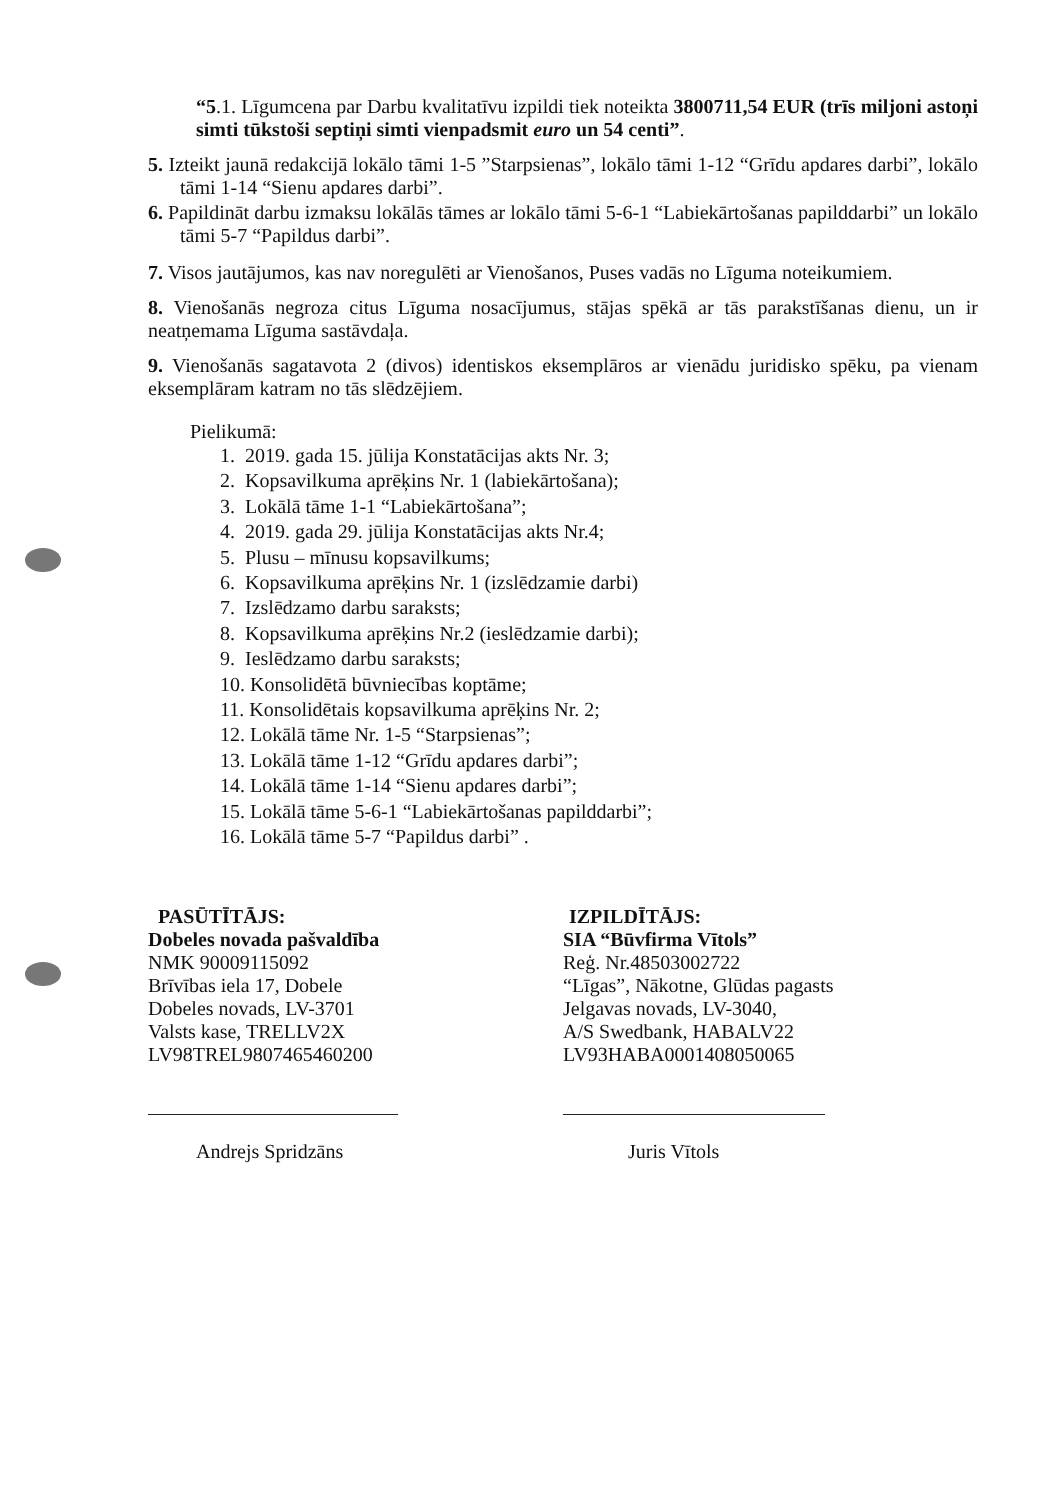“5.1. Līgumcena par Darbu kvalitatīvu izpildi tiek noteikta 3800711,54 EUR (trīs miljoni astoņi simti tūkstoši septiņi simti vienpadsmit euro un 54 centi”.
5. Izteikt jaunā redakcijā lokālo tāmi 1-5 ”Starpsienas”, lokālo tāmi 1-12 “Grīdu apdares darbi”, lokālo tāmi 1-14 “Sienu apdares darbi”.
6. Papildināt darbu izmaksu lokālās tāmes ar lokālo tāmi 5-6-1 “Labiekārtošanas papilddarbi” un lokālo tāmi 5-7 “Papildus darbi”.
7. Visos jautājumos, kas nav noregulēti ar Vienošanos, Puses vadās no Līguma noteikumiem.
8. Vienošanās negroza citus Līguma nosacījumus, stājas spēkā ar tās parakstīšanas dienu, un ir neatņemama Līguma sastāvdaļa.
9. Vienošanās sagatavota 2 (divos) identiskos eksemplāros ar vienādu juridisko spēku, pa vienam eksemplāram katram no tās slēdzējiem.
Pielikumā:
1. 2019. gada 15. jūlija Konstatācijas akts Nr. 3;
2. Kopsavilkuma aprēķins Nr. 1 (labiekārtošana);
3. Lokālā tāme 1-1 “Labiekārtošana”;
4. 2019. gada 29. jūlija Konstatācijas akts Nr.4;
5. Plusu – mīnusu kopsavilkums;
6. Kopsavilkuma aprēķins Nr. 1 (izslēdzamie darbi)
7. Izslēdzamo darbu saraksts;
8. Kopsavilkuma aprēķins Nr.2 (ieslēdzamie darbi);
9. Ieslēdzamo darbu saraksts;
10. Konsolidētā būvniecības koptāme;
11. Konsolidētais kopsavilkuma aprēķins Nr. 2;
12. Lokālā tāme Nr. 1-5 “Starpsienas”;
13. Lokālā tāme 1-12 “Grīdu apdares darbi”;
14. Lokālā tāme 1-14 “Sienu apdares darbi”;
15. Lokālā tāme 5-6-1 “Labiekārtošanas papilddarbi”;
16. Lokālā tāme 5-7 “Papildus darbi” .
PASŪTĪTĀJS:
Dobeles novada pašvaldība
NMK 90009115092
Brīvības iela 17, Dobele
Dobeles novads, LV-3701
Valsts kase, TRELLV2X
LV98TREL9807465460200
Andrejs Spridzāns
IZPILDĪTĀJS:
SIA “Būvfirma Vītols”
Reģ. Nr.48503002722
“Līgas”, Nākotne, Glūdas pagasts
Jelgavas novads, LV-3040,
A/S Swedbank, HABALV22
LV93HABA0001408050065
Juris Vītols